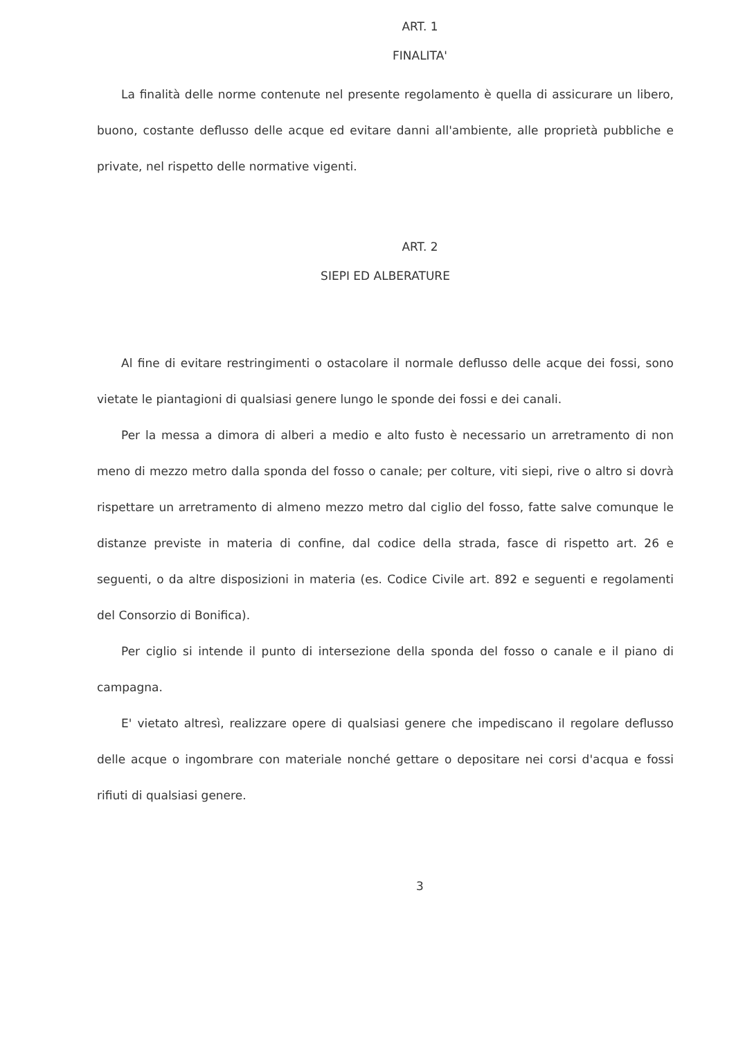ART. 1
FINALITA'
La finalità delle norme contenute nel presente regolamento è quella di assicurare un libero, buono, costante deflusso delle acque ed evitare danni all'ambiente, alle proprietà pubbliche e private, nel rispetto delle normative vigenti.
ART. 2
SIEPI ED ALBERATURE
Al fine di evitare restringimenti o ostacolare il normale deflusso delle acque dei fossi, sono vietate le piantagioni di qualsiasi genere lungo le sponde dei fossi e dei canali.
Per la messa a dimora di alberi a medio e alto fusto è necessario un arretramento di non meno di mezzo metro dalla sponda del fosso o canale; per colture, viti siepi, rive o altro si dovrà rispettare un arretramento di almeno mezzo metro dal ciglio del fosso, fatte salve comunque le distanze previste in materia di confine, dal codice della strada, fasce di rispetto art. 26 e seguenti, o da altre disposizioni in materia (es. Codice Civile art. 892 e seguenti e regolamenti del Consorzio di Bonifica).
Per ciglio si intende il punto di intersezione della sponda del fosso o canale e il piano di campagna.
E' vietato altresì, realizzare opere di qualsiasi genere che impediscano il regolare deflusso delle acque o ingombrare con materiale nonché gettare o depositare nei corsi d'acqua e fossi rifiuti di qualsiasi genere.
3